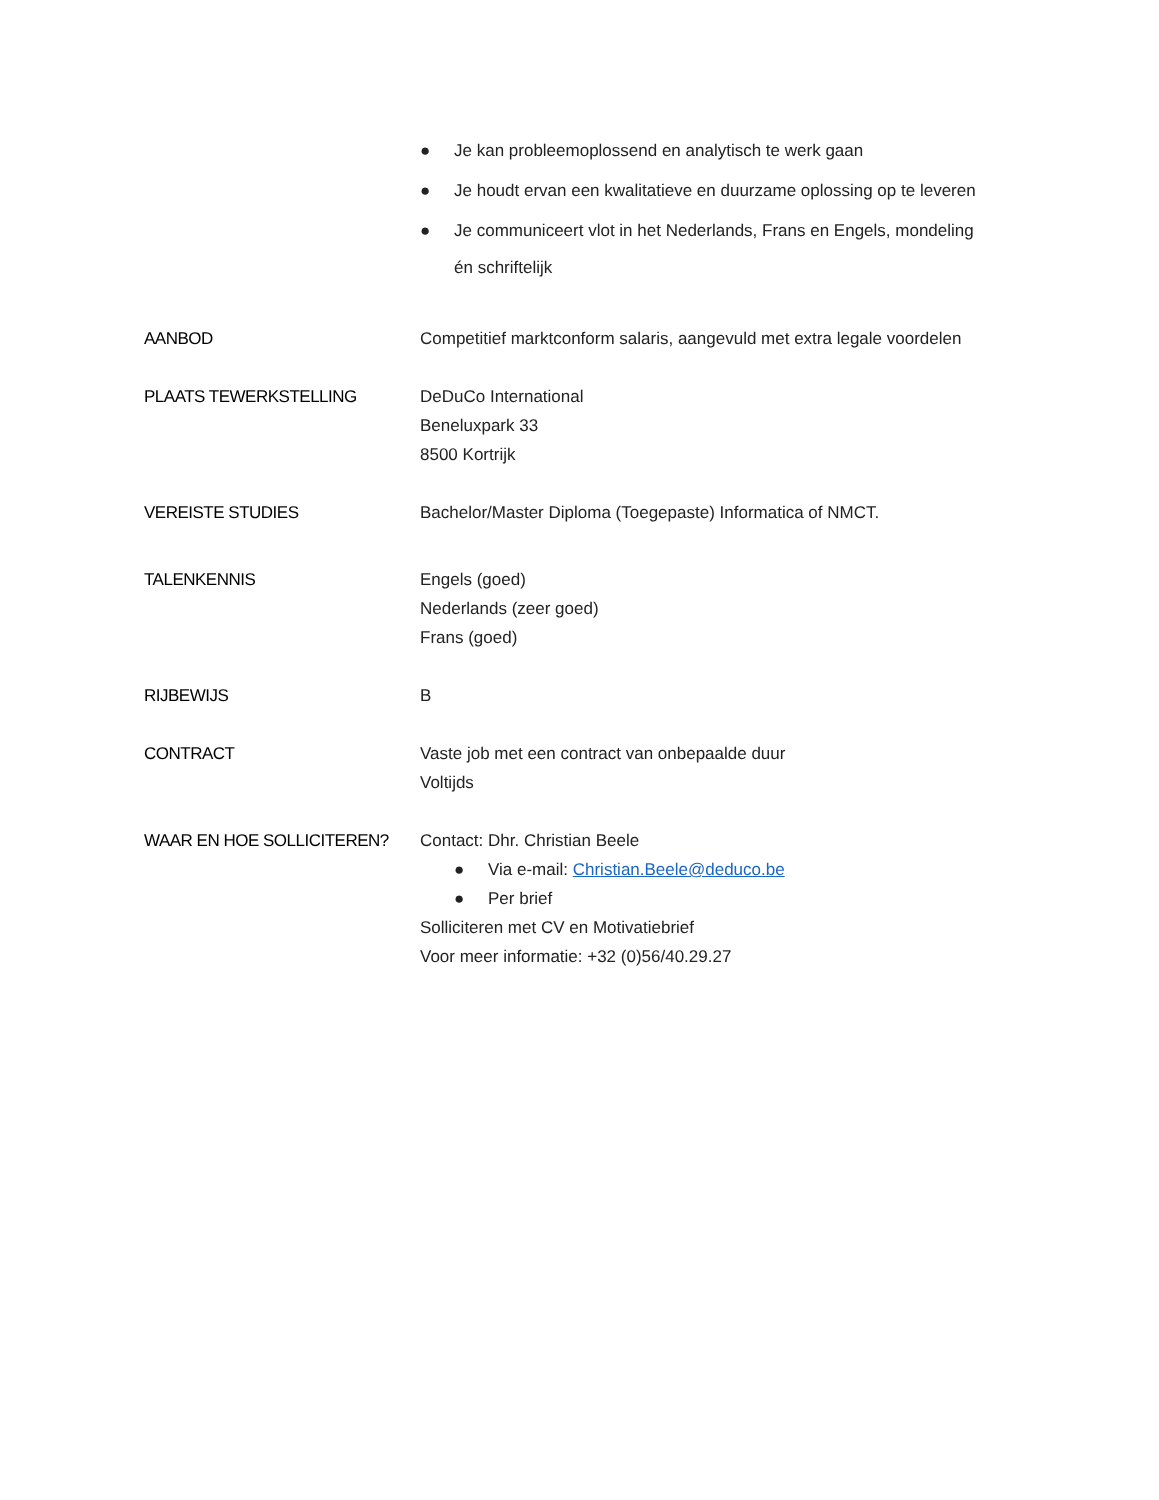● Je kan probleemoplossend en analytisch te werk gaan
● Je houdt ervan een kwalitatieve en duurzame oplossing op te leveren
● Je communiceert vlot in het Nederlands, Frans en Engels, mondeling én schriftelijk
AANBOD Competitief marktconform salaris, aangevuld met extra legale voordelen
PLAATS TEWERKSTELLING DeDuCo International
Beneluxpark 33
8500 Kortrijk
VEREISTE STUDIES Bachelor/Master Diploma (Toegepaste) Informatica of NMCT.
TALENKENNIS Engels (goed)
Nederlands (zeer goed)
Frans (goed)
RIJBEWIJS B
CONTRACT Vaste job met een contract van onbepaalde duur
Voltijds
WAAR EN HOE SOLLICITEREN? Contact: Dhr. Christian Beele
● Via e-mail: Christian.Beele@deduco.be
● Per brief
Solliciteren met CV en Motivatiebrief
Voor meer informatie: +32 (0)56/40.29.27